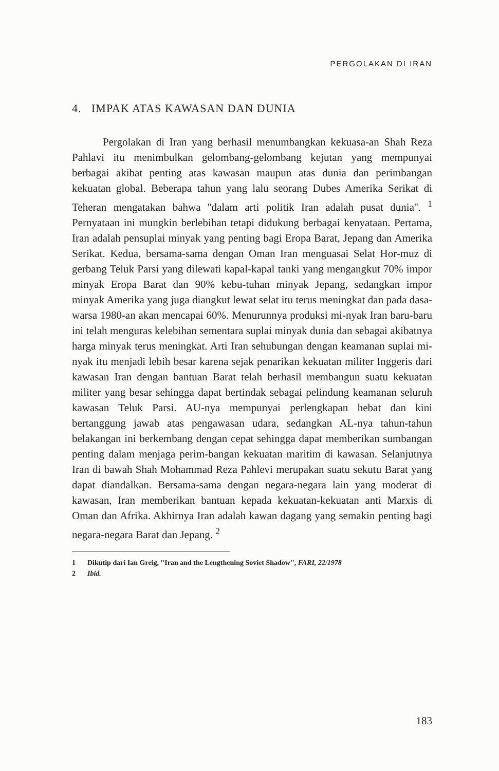PERGOLAKAN DI IRAN
4. IMPAK ATAS KAWASAN DAN DUNIA
Pergolakan di Iran yang berhasil menumbangkan kekuasa-an Shah Reza Pahlavi itu menimbulkan gelombang-gelombang kejutan yang mempunyai berbagai akibat penting atas kawasan maupun atas dunia dan perimbangan kekuatan global. Beberapa tahun yang lalu seorang Dubes Amerika Serikat di Teheran mengatakan bahwa ''dalam arti politik Iran adalah pusat dunia''. <sup>1</sup> Pernyataan ini mungkin berlebihan tetapi didukung berbagai kenyataan. Pertama, Iran adalah pensuplai minyak yang penting bagi Eropa Barat, Jepang dan Amerika Serikat. Kedua, bersama-sama dengan Oman Iran menguasai Selat Hor-muz di gerbang Teluk Parsi yang dilewati kapal-kapal tanki yang mengangkut 70% impor minyak Eropa Barat dan 90% kebu-tuhan minyak Jepang, sedangkan impor minyak Amerika yang juga diangkut lewat selat itu terus meningkat dan pada dasa-warsa 1980-an akan mencapai 60%. Menurunnya produksi mi-nyak Iran baru-baru ini telah menguras kelebihan sementara suplai minyak dunia dan sebagai akibatnya harga minyak terus meningkat. Arti Iran sehubungan dengan keamanan suplai mi-nyak itu menjadi lebih besar karena sejak penarikan kekuatan militer Inggeris dari kawasan Iran dengan bantuan Barat telah berhasil membangun suatu kekuatan militer yang besar sehingga dapat bertindak sebagai pelindung keamanan seluruh kawasan Teluk Parsi. AU-nya mempunyai perlengkapan hebat dan kini bertanggung jawab atas pengawasan udara, sedangkan AL-nya tahun-tahun belakangan ini berkembang dengan cepat sehingga dapat memberikan sumbangan penting dalam menjaga perim-bangan kekuatan maritim di kawasan. Selanjutnya Iran di bawah Shah Mohammad Reza Pahlevi merupakan suatu sekutu Barat yang dapat diandalkan. Bersama-sama dengan negara-negara lain yang moderat di kawasan, Iran memberikan bantuan kepada kekuatan-kekuatan anti Marxis di Oman dan Afrika. Akhirnya Iran adalah kawan dagang yang semakin penting bagi negara-negara Barat dan Jepang. <sup>2</sup>
1 Dikutip dari Ian Greig, ''Iran and the Lengthening Soviet Shadow'', FARI, 22/1978
2 Ibid.
183